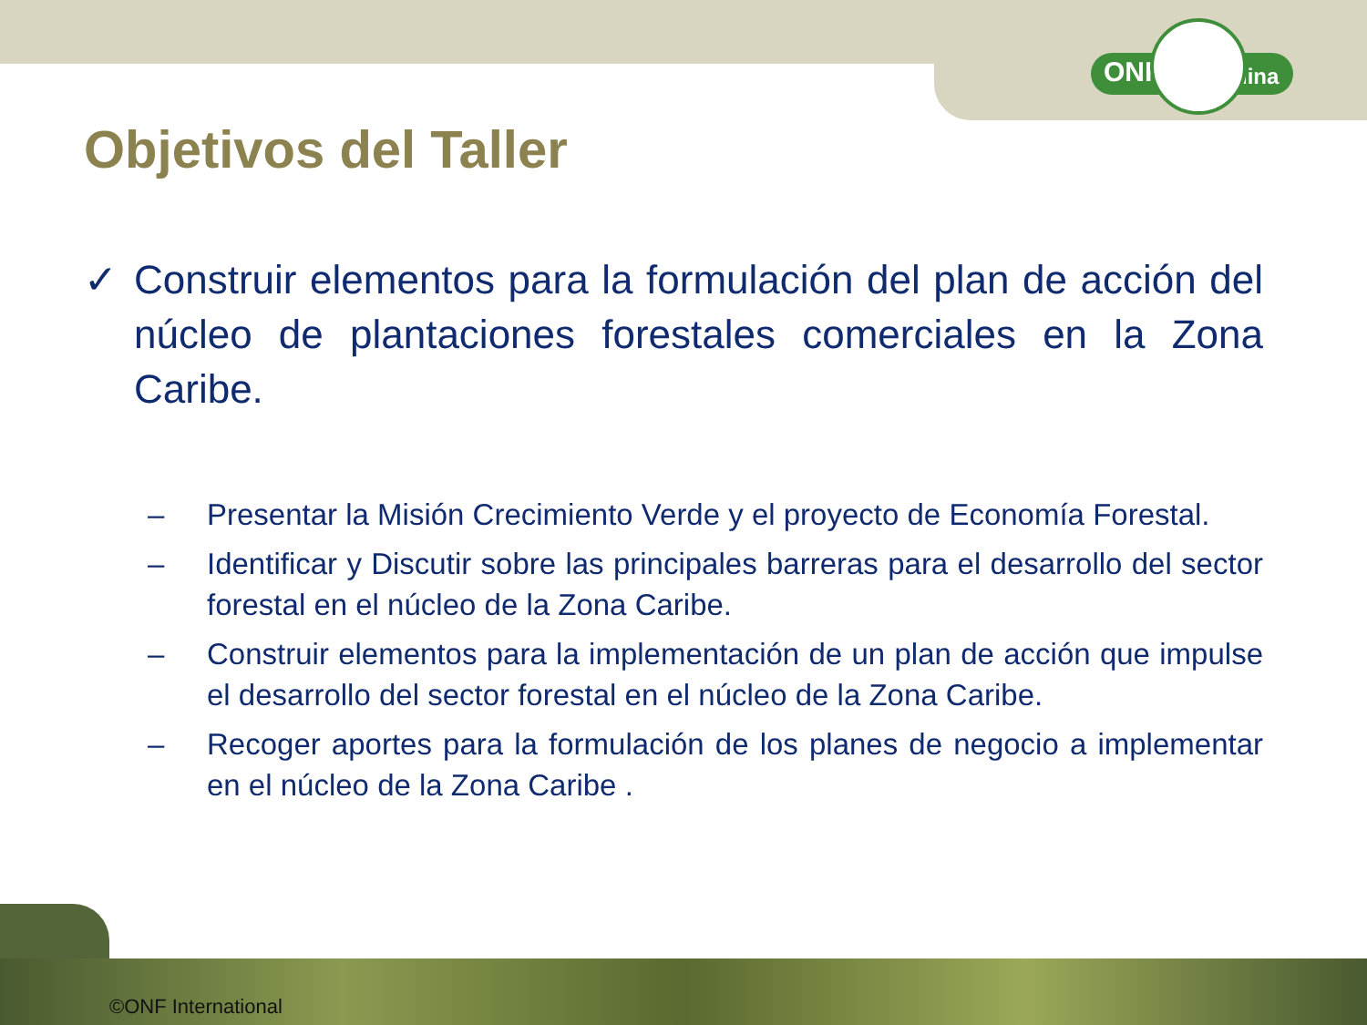ONF Andina
Objetivos del Taller
✓ Construir elementos para la formulación del plan de acción del núcleo de plantaciones forestales comerciales en la Zona Caribe.
– Presentar la Misión Crecimiento Verde y el proyecto de Economía Forestal.
– Identificar y Discutir sobre las principales barreras para el desarrollo del sector forestal en el núcleo de la Zona Caribe.
– Construir elementos para la implementación de un plan de acción que impulse el desarrollo del sector forestal en el núcleo de la Zona Caribe.
– Recoger aportes para la formulación de los planes de negocio a implementar en el núcleo de la Zona Caribe .
©ONF International